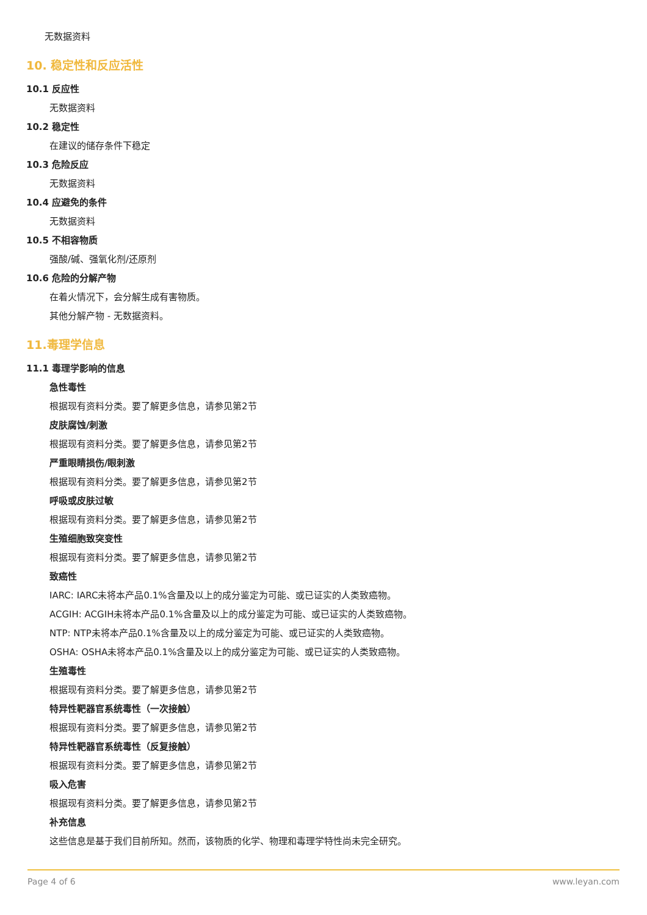无数据资料
10. 稳定性和反应活性
10.1 反应性
无数据资料
10.2 稳定性
在建议的储存条件下稳定
10.3 危险反应
无数据资料
10.4 应避免的条件
无数据资料
10.5 不相容物质
强酸/碱、强氧化剂/还原剂
10.6 危险的分解产物
在着火情况下，会分解生成有害物质。
其他分解产物 - 无数据资料。
11.毒理学信息
11.1 毒理学影响的信息
急性毒性
根据现有资料分类。要了解更多信息，请参见第2节
皮肤腐蚀/刺激
根据现有资料分类。要了解更多信息，请参见第2节
严重眼睛损伤/眼刺激
根据现有资料分类。要了解更多信息，请参见第2节
呼吸或皮肤过敏
根据现有资料分类。要了解更多信息，请参见第2节
生殖细胞致突变性
根据现有资料分类。要了解更多信息，请参见第2节
致癌性
IARC: IARC未将本产品0.1%含量及以上的成分鉴定为可能、或已证实的人类致癌物。
ACGIH: ACGIH未将本产品0.1%含量及以上的成分鉴定为可能、或已证实的人类致癌物。
NTP: NTP未将本产品0.1%含量及以上的成分鉴定为可能、或已证实的人类致癌物。
OSHA: OSHA未将本产品0.1%含量及以上的成分鉴定为可能、或已证实的人类致癌物。
生殖毒性
根据现有资料分类。要了解更多信息，请参见第2节
特异性靶器官系统毒性（一次接触）
根据现有资料分类。要了解更多信息，请参见第2节
特异性靶器官系统毒性（反复接触）
根据现有资料分类。要了解更多信息，请参见第2节
吸入危害
根据现有资料分类。要了解更多信息，请参见第2节
补充信息
这些信息是基于我们目前所知。然而，该物质的化学、物理和毒理学特性尚未完全研究。
Page 4 of 6 www.leyan.com